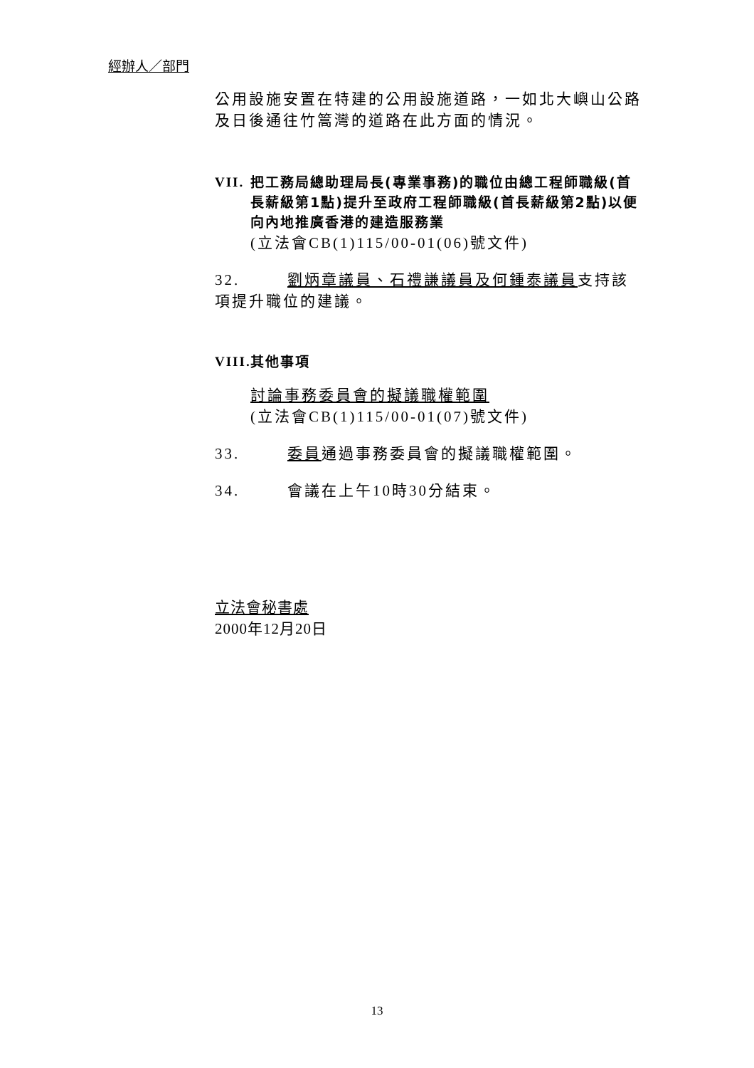經辦人／部門
公用設施安置在特建的公用設施道路，一如北大嶼山公路及日後通往竹篙灣的道路在此方面的情況。
VII. 把工務局總助理局長(專業事務)的職位由總工程師職級(首長薪級第1點)提升至政府工程師職級(首長薪級第2點)以便向內地推廣香港的建造服務業
(立法會CB(1)115/00-01(06)號文件)
32. 劉炳章議員、石禮謙議員及何鍾泰議員支持該項提升職位的建議。
VIII. 其他事項
討論事務委員會的擬議職權範圍
(立法會CB(1)115/00-01(07)號文件)
33. 委員通過事務委員會的擬議職權範圍。
34. 會議在上午10時30分結束。
立法會秘書處
2000年12月20日
13